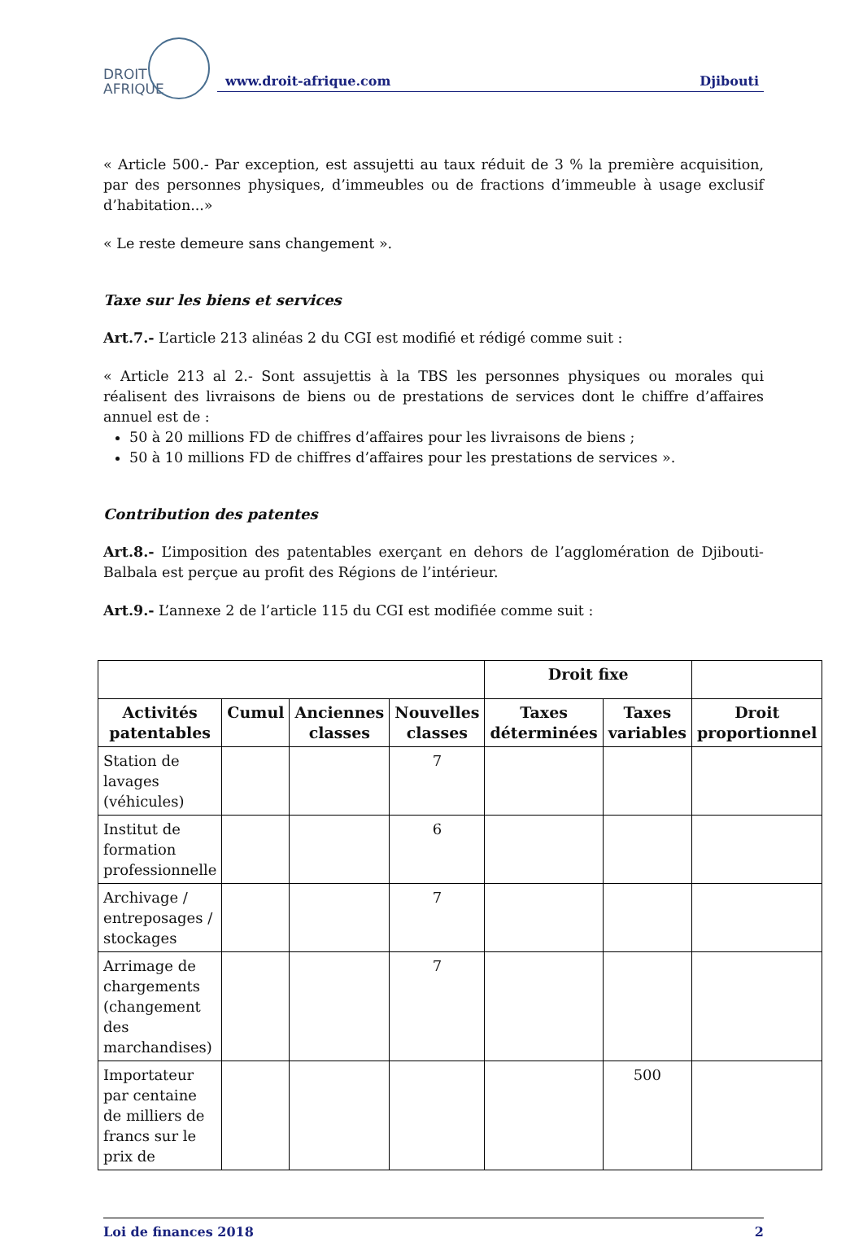DROIT
AFRIQUE
www.droit-afrique.com Djibouti
« Article 500.- Par exception, est assujetti au taux réduit de 3 % la première acquisition, par des personnes physiques, d’immeubles ou de fractions d’immeuble à usage exclusif d’habitation...»
« Le reste demeure sans changement ».
Taxe sur les biens et services
Art.7.- L’article 213 alinéas 2 du CGI est modifié et rédigé comme suit :
« Article 213 al 2.- Sont assujettis à la TBS les personnes physiques ou morales qui réalisent des livraisons de biens ou de prestations de services dont le chiffre d’affaires annuel est de :
50 à 20 millions FD de chiffres d’affaires pour les livraisons de biens ;
50 à 10 millions FD de chiffres d’affaires pour les prestations de services ».
Contribution des patentes
Art.8.- L’imposition des patentables exerçant en dehors de l’agglomération de Djibouti-Balbala est perçue au profit des Régions de l’intérieur.
Art.9.- L’annexe 2 de l’article 115 du CGI est modifiée comme suit :
| | | | | Droit fixe | | |
| --- | --- | --- | --- | --- | --- | --- |
| Activités patentables | Cumul | Anciennes classes | Nouvelles classes | Taxes déterminées | Taxes variables | Droit proportionnel |
| Station de lavages (véhicules) | | | 7 | | | |
| Institut de formation professionnelle | | | 6 | | | |
| Archivage / entreposages / stockages | | | 7 | | | |
| Arrimage de chargements (changement des marchandises) | | | 7 | | | |
| Importateur par centaine de milliers de francs sur le prix de | | | | | 500 | |
Loi de finances 2018 2